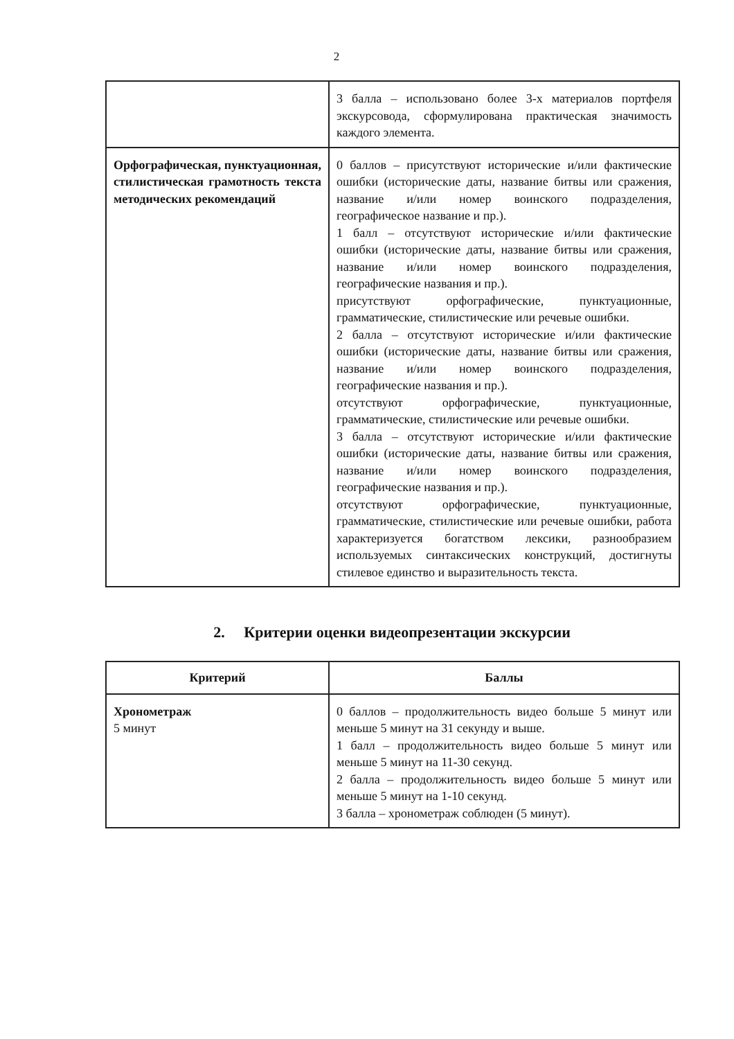2
| | 3 балла – использовано более 3-х материалов портфеля экскурсовода, сформулирована практическая значимость каждого элемента. |
| Орфографическая, пунктуационная, стилистическая грамотность текста методических рекомендаций | 0 баллов – присутствуют исторические и/или фактические ошибки (исторические даты, название битвы или сражения, название и/или номер воинского подразделения, географическое название и пр.). 1 балл – отсутствуют исторические и/или фактические ошибки (исторические даты, название битвы или сражения, название и/или номер воинского подразделения, географические названия и пр.). присутствуют орфографические, пунктуационные, грамматические, стилистические или речевые ошибки. 2 балла – отсутствуют исторические и/или фактические ошибки (исторические даты, название битвы или сражения, название и/или номер воинского подразделения, географические названия и пр.). отсутствуют орфографические, пунктуационные, грамматические, стилистические или речевые ошибки. 3 балла – отсутствуют исторические и/или фактические ошибки (исторические даты, название битвы или сражения, название и/или номер воинского подразделения, географические названия и пр.). отсутствуют орфографические, пунктуационные, грамматические, стилистические или речевые ошибки, работа характеризуется богатством лексики, разнообразием используемых синтаксических конструкций, достигнуты стилевое единство и выразительность текста. |
2. Критерии оценки видеопрезентации экскурсии
| Критерий | Баллы |
| --- | --- |
| Хронометраж 5 минут | 0 баллов – продолжительность видео больше 5 минут или меньше 5 минут на 31 секунду и выше. 1 балл – продолжительность видео больше 5 минут или меньше 5 минут на 11-30 секунд. 2 балла – продолжительность видео больше 5 минут или меньше 5 минут на 1-10 секунд. 3 балла – хронометраж соблюден (5 минут). |